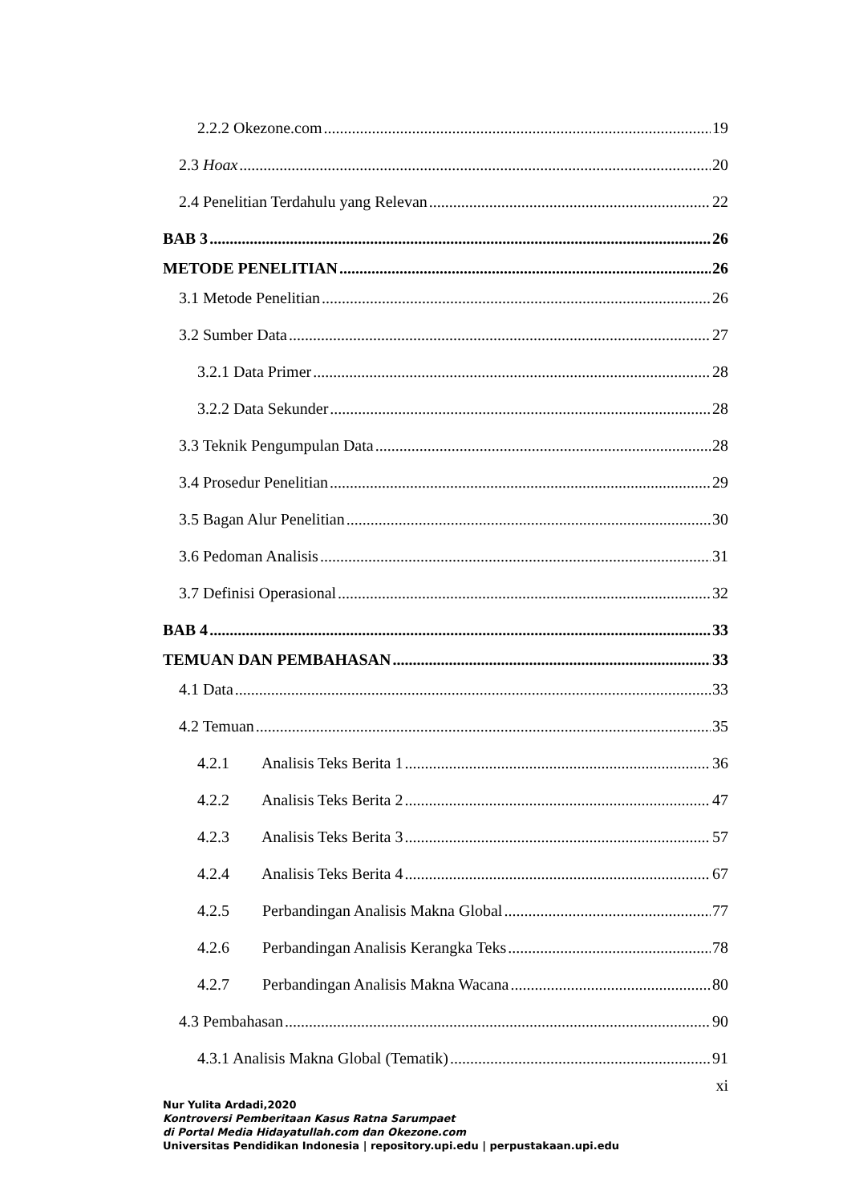2.2.2 Okezone.com 19
2.3 Hoax 20
2.4 Penelitian Terdahulu yang Relevan 22
BAB 3 26
METODE PENELITIAN 26
3.1 Metode Penelitian 26
3.2 Sumber Data 27
3.2.1 Data Primer 28
3.2.2 Data Sekunder 28
3.3 Teknik Pengumpulan Data 28
3.4 Prosedur Penelitian 29
3.5 Bagan Alur Penelitian 30
3.6 Pedoman Analisis 31
3.7 Definisi Operasional 32
BAB 4 33
TEMUAN DAN PEMBAHASAN 33
4.1 Data 33
4.2 Temuan 35
4.2.1 Analisis Teks Berita 1 36
4.2.2 Analisis Teks Berita 2 47
4.2.3 Analisis Teks Berita 3 57
4.2.4 Analisis Teks Berita 4 67
4.2.5 Perbandingan Analisis Makna Global 77
4.2.6 Perbandingan Analisis Kerangka Teks 78
4.2.7 Perbandingan Analisis Makna Wacana 80
4.3 Pembahasan 90
4.3.1 Analisis Makna Global (Tematik) 91
xi
Nur Yulita Ardadi,2020
Kontroversi Pemberitaan Kasus Ratna Sarumpaet
di Portal Media Hidayatullah.com dan Okezone.com
Universitas Pendidikan Indonesia | repository.upi.edu | perpustakaan.upi.edu